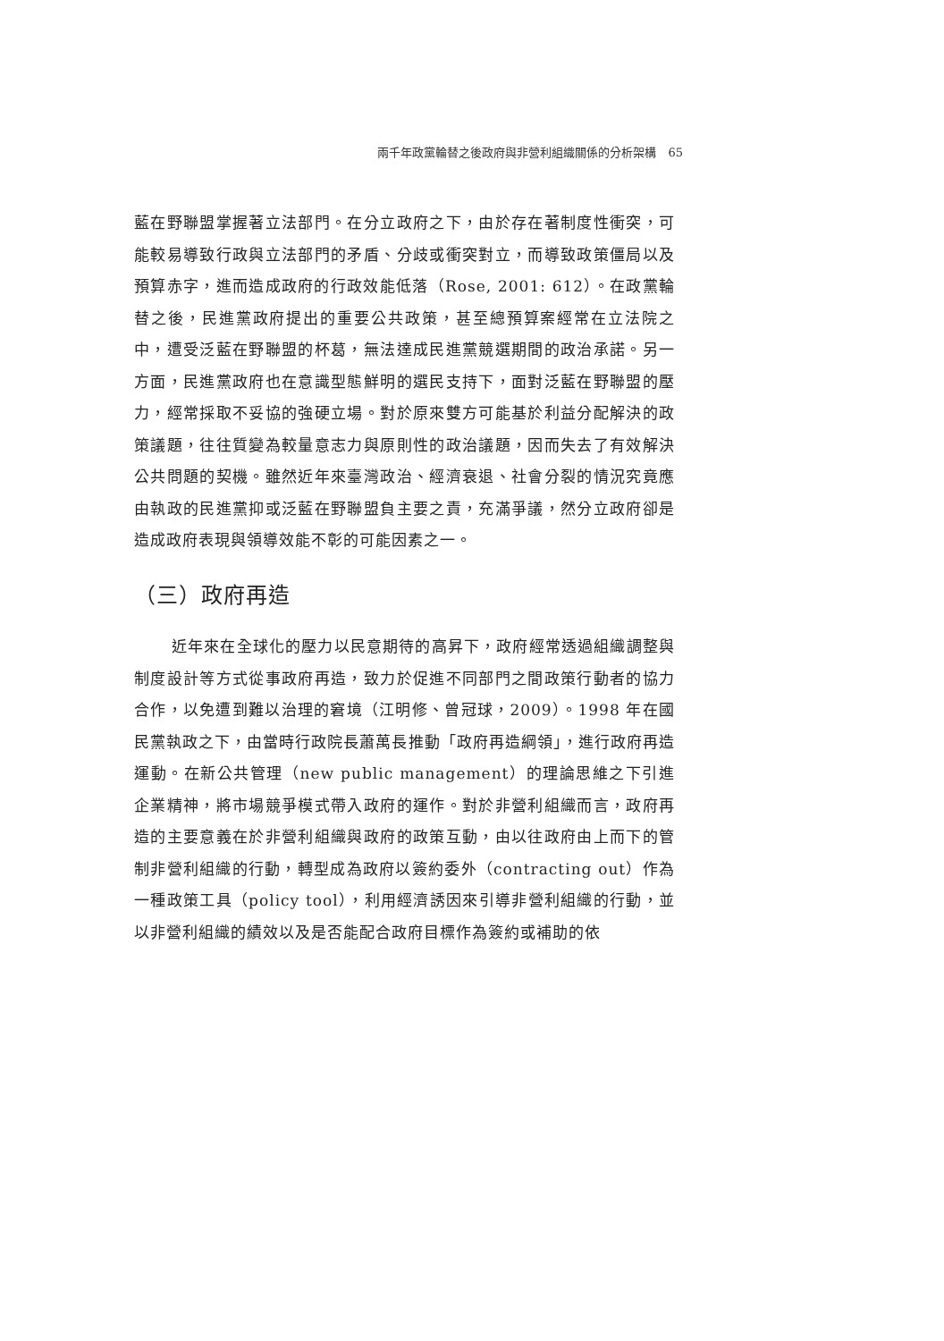兩千年政黨輪替之後政府與非營利組織關係的分析架構　65
藍在野聯盟掌握著立法部門。在分立政府之下，由於存在著制度性衝突，可能較易導致行政與立法部門的矛盾、分歧或衝突對立，而導致政策僵局以及預算赤字，進而造成政府的行政效能低落（Rose, 2001: 612）。在政黨輪替之後，民進黨政府提出的重要公共政策，甚至總預算案經常在立法院之中，遭受泛藍在野聯盟的杯葛，無法達成民進黨競選期間的政治承諾。另一方面，民進黨政府也在意識型態鮮明的選民支持下，面對泛藍在野聯盟的壓力，經常採取不妥協的強硬立場。對於原來雙方可能基於利益分配解決的政策議題，往往質變為較量意志力與原則性的政治議題，因而失去了有效解決公共問題的契機。雖然近年來臺灣政治、經濟衰退、社會分裂的情況究竟應由執政的民進黨抑或泛藍在野聯盟負主要之責，充滿爭議，然分立政府卻是造成政府表現與領導效能不彰的可能因素之一。
（三）政府再造
近年來在全球化的壓力以民意期待的高昇下，政府經常透過組織調整與制度設計等方式從事政府再造，致力於促進不同部門之間政策行動者的協力合作，以免遭到難以治理的窘境（江明修、曾冠球，2009）。1998 年在國民黨執政之下，由當時行政院長蕭萬長推動「政府再造綱領」，進行政府再造運動。在新公共管理（new public management）的理論思維之下引進企業精神，將市場競爭模式帶入政府的運作。對於非營利組織而言，政府再造的主要意義在於非營利組織與政府的政策互動，由以往政府由上而下的管制非營利組織的行動，轉型成為政府以簽約委外（contracting out）作為一種政策工具（policy tool），利用經濟誘因來引導非營利組織的行動，並以非營利組織的績效以及是否能配合政府目標作為簽約或補助的依